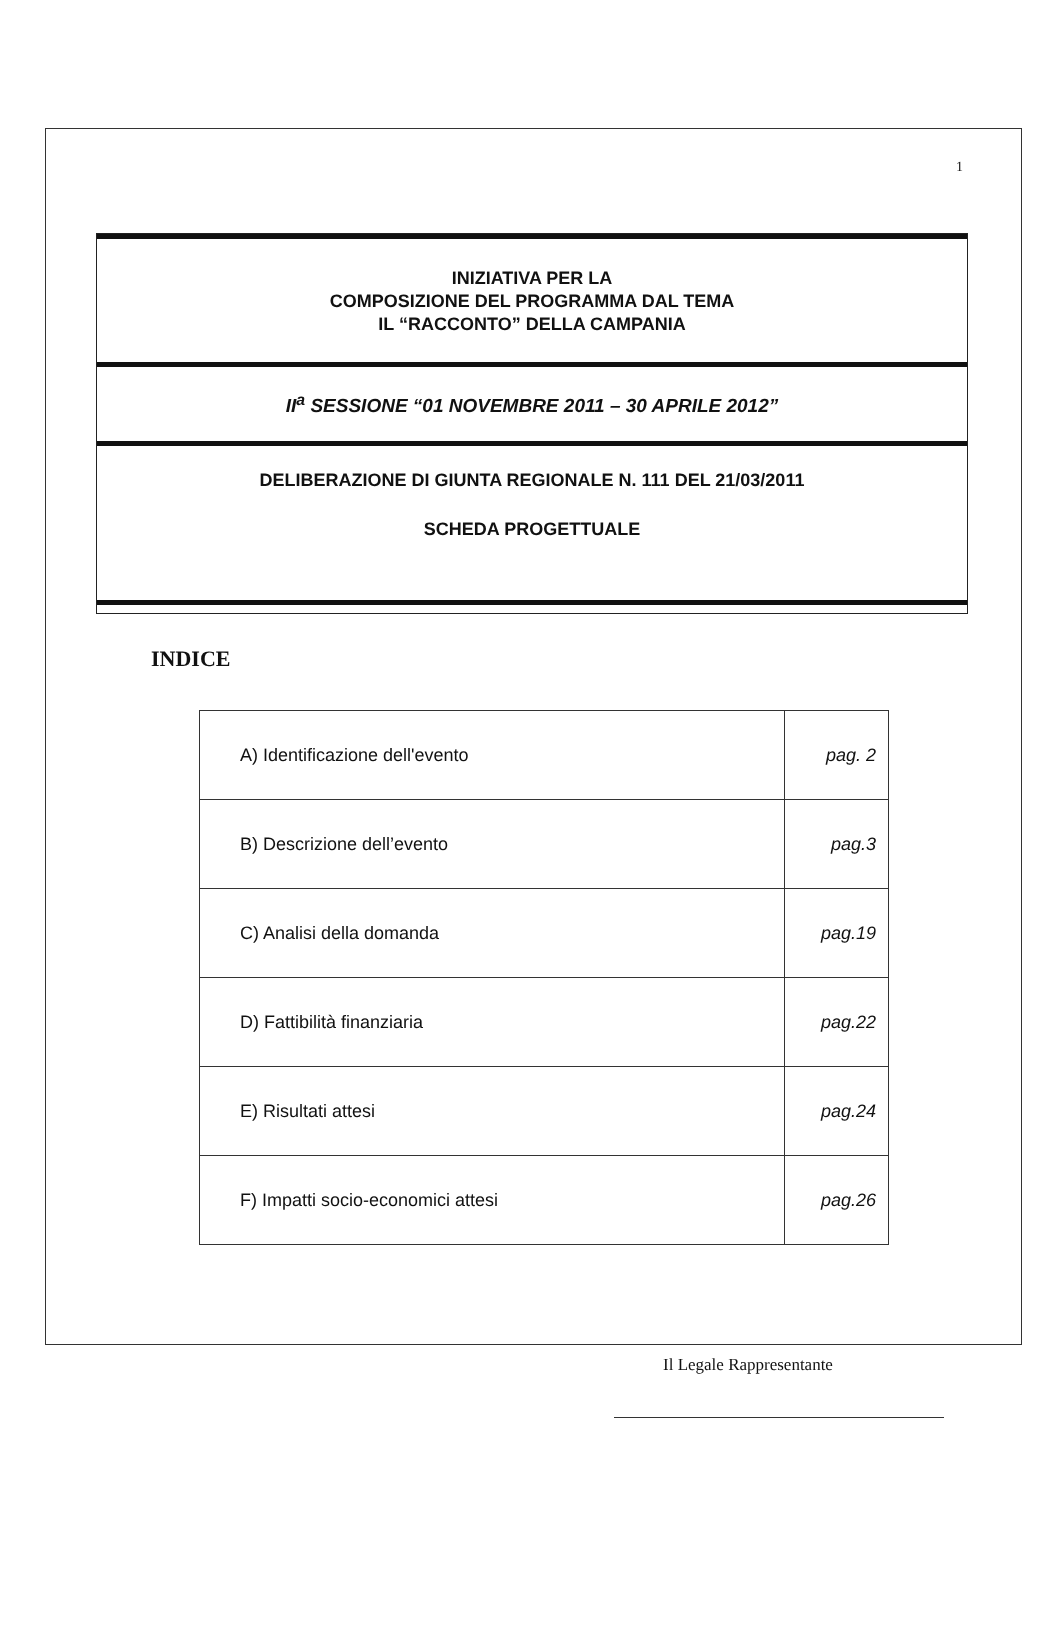1
INIZIATIVA PER LA
COMPOSIZIONE DEL PROGRAMMA DAL TEMA
IL “RACCONTO” DELLA CAMPANIA
II<sup>a</sup> SESSIONE “01 NOVEMBRE 2011 – 30 APRILE 2012”
DELIBERAZIONE DI GIUNTA REGIONALE N. 111 DEL 21/03/2011
SCHEDA PROGETTUALE
INDICE
| A) Identificazione dell'evento | pag. 2 |
| B) Descrizione dell’evento | pag.3 |
| C) Analisi della domanda | pag.19 |
| D) Fattibilità finanziaria | pag.22 |
| E) Risultati attesi | pag.24 |
| F) Impatti socio-economici attesi | pag.26 |
Il Legale Rappresentante